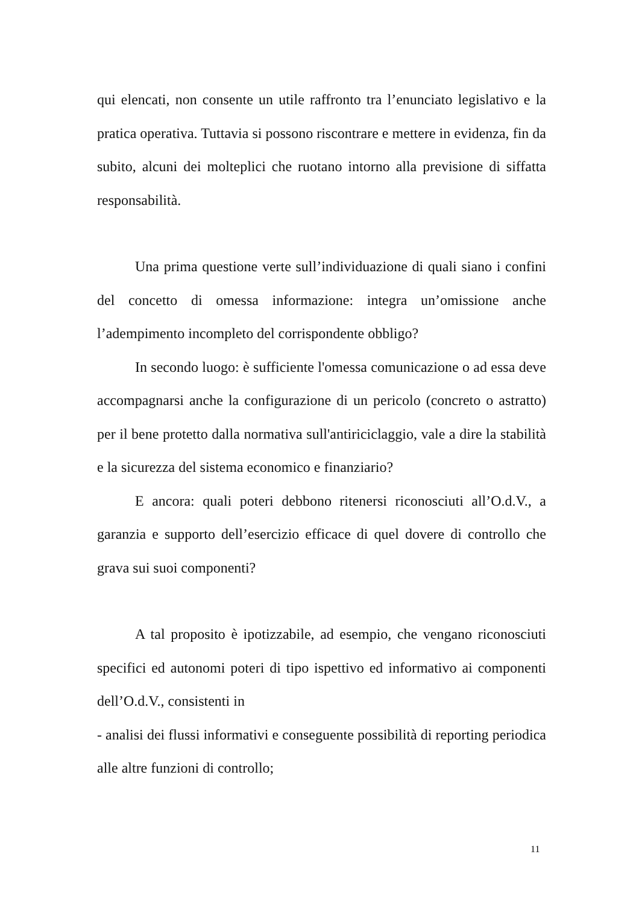qui elencati, non consente un utile raffronto tra l’enunciato legislativo e la pratica operativa. Tuttavia si possono riscontrare e mettere in evidenza, fin da subito, alcuni dei molteplici che ruotano intorno alla previsione di siffatta responsabilità.
Una prima questione verte sull’individuazione di quali siano i confini del concetto di omessa informazione: integra un’omissione anche l’adempimento incompleto del corrispondente obbligo?
In secondo luogo: è sufficiente l'omessa comunicazione o ad essa deve accompagnarsi anche la configurazione di un pericolo (concreto o astratto) per il bene protetto dalla normativa sull'antiriciclaggio, vale a dire la stabilità e la sicurezza del sistema economico e finanziario?
E ancora: quali poteri debbono ritenersi riconosciuti all’O.d.V., a garanzia e supporto dell’esercizio efficace di quel dovere di controllo che grava sui suoi componenti?
A tal proposito è ipotizzabile, ad esempio, che vengano riconosciuti specifici ed autonomi poteri di tipo ispettivo ed informativo ai componenti dell’O.d.V., consistenti in
- analisi dei flussi informativi e conseguente possibilità di reporting periodica alle altre funzioni di controllo;
11